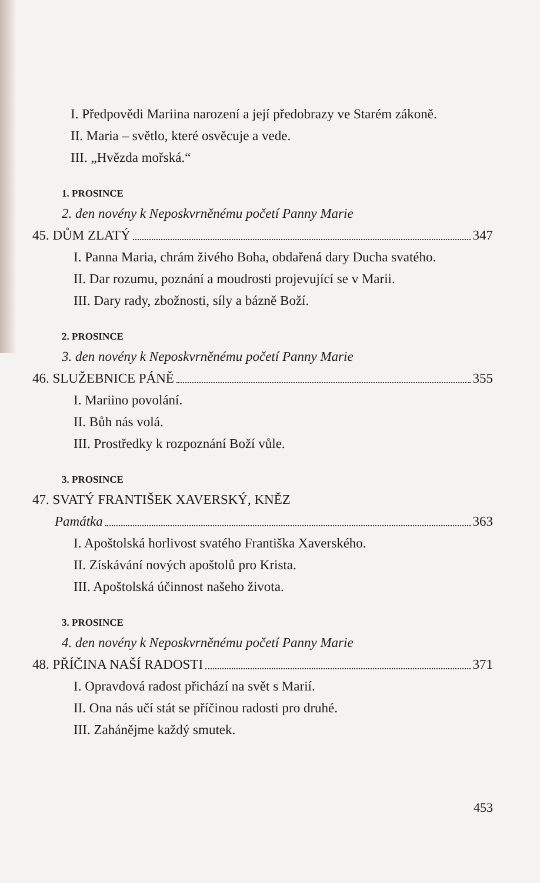I. Předpovědi Mariina narození a její předobrazy ve Starém zákoně.
II. Maria – světlo, které osvěcuje a vede.
III. „Hvězda mořská.“
1. PROSINCE
2. den novény k Neposkvrněnému početí Panny Marie
45. DŮM ZLATÝ 347
I. Panna Maria, chrám živého Boha, obdařená dary Ducha svatého.
II. Dar rozumu, poznání a moudrosti projevující se v Marii.
III. Dary rady, zbožnosti, síly a bázně Boží.
2. PROSINCE
3. den novény k Neposkvrněnému početí Panny Marie
46. SLUŽEBNICE PÁNĚ 355
I. Mariino povolání.
II. Bůh nás volá.
III. Prostředky k rozpoznání Boží vůle.
3. PROSINCE
47. SVATÝ FRANTIŠEK XAVERSKÝ, KNĚZ
Památka 363
I. Apoštolská horlivost svatého Františka Xaverského.
II. Získávání nových apoštolů pro Krista.
III. Apoštolská účinnost našeho života.
3. PROSINCE
4. den novény k Neposkvrněnému početí Panny Marie
48. PŘÍČINA NAŠÍ RADOSTI 371
I. Opravdová radost přichází na svět s Marií.
II. Ona nás učí stát se příčinou radosti pro druhé.
III. Zahánějme každý smutek.
453